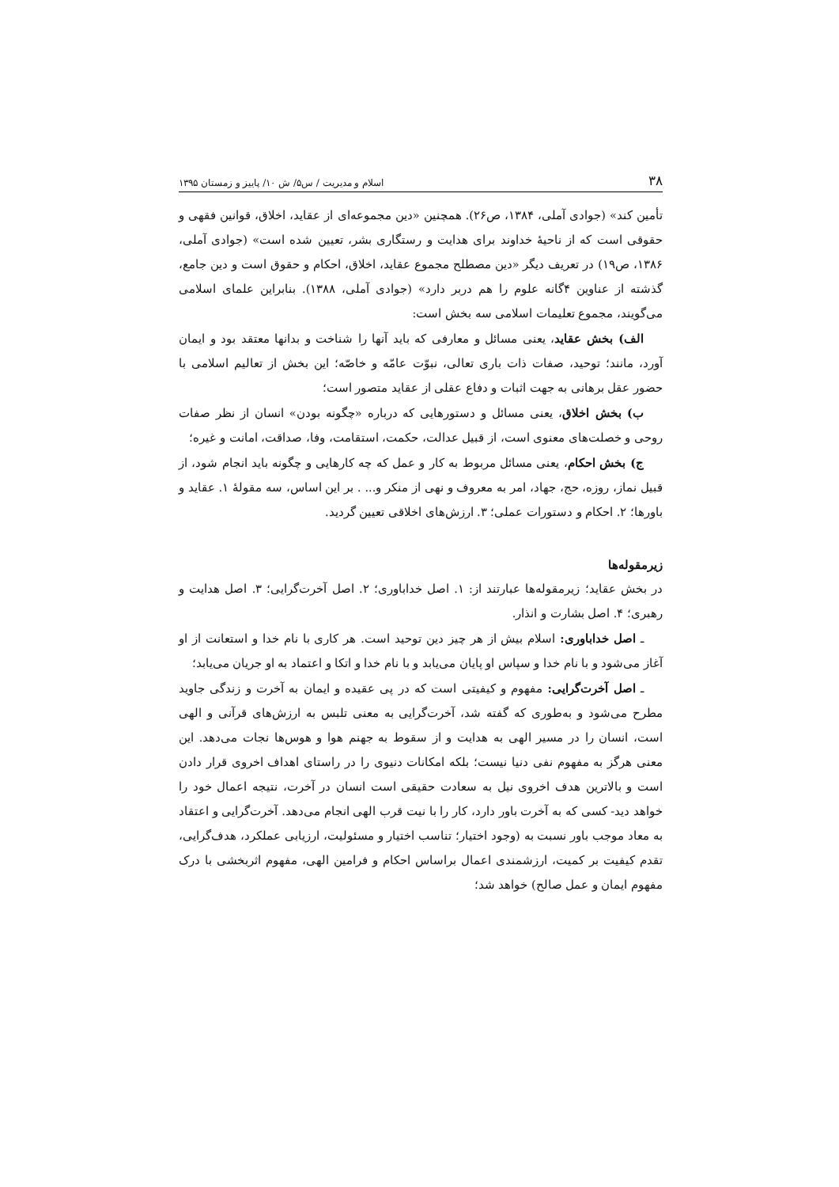۳۸ اسلام و مدیریت / س۵/ ش ۱۰/ پاییز و زمستان ۱۳۹۵
تأمین کند» (جوادی آملی، ۱۳۸۴، ص۲۶). همچنین «دین مجموعه‌ای از عقاید، اخلاق، قوانین فقهی و حقوقی است که از ناحیهٔ خداوند برای هدایت و رستگاری بشر، تعیین شده است» (جوادی آملی، ۱۳۸۶، ص۱۹) در تعریف دیگر «دین مصطلح مجموع عقاید، اخلاق، احکام و حقوق است و دین جامع، گذشته از عناوین ۴گانه علوم را هم دربر دارد» (جوادی آملی، ۱۳۸۸). بنابراین علمای اسلامی می‌گویند، مجموع تعلیمات اسلامی سه بخش است:
الف) بخش عقاید، یعنی مسائل و معارفی که باید آنها را شناخت و بدانها معتقد بود و ایمان آورد، مانند؛ توحید، صفات ذات باری تعالی، نبوّت عامّه و خاصّه؛ این بخش از تعالیم اسلامی با حضور عقل برهانی به جهت اثبات و دفاع عقلی از عقاید متصور است؛
ب) بخش اخلاق، یعنی مسائل و دستورهایی که درباره «چگونه بودن» انسان از نظر صفات روحی و خصلت‌های معنوی است، از قبیل عدالت، حکمت، استقامت، وفا، صداقت، امانت و غیره؛
ج) بخش احکام، یعنی مسائل مربوط به کار و عمل که چه کارهایی و چگونه باید انجام شود، از قبیل نماز، روزه، حج، جهاد، امر به معروف و نهی از منکر و... . بر این اساس، سه مقولهٔ ۱. عقاید و باورها؛ ۲. احکام و دستورات عملی؛ ۳. ارزش‌های اخلاقی تعیین گردید.
زیرمقوله‌ها
در بخش عقاید؛ زیرمقوله‌ها عبارتند از: ۱. اصل خداباوری؛ ۲. اصل آخرت‌گرایی؛ ۳. اصل هدایت و رهبری؛ ۴. اصل بشارت و انذار.
ـ اصل خداباوری: اسلام بیش از هر چیز دین توحید است. هر کاری با نام خدا و استعانت از او آغاز می‌شود و با نام خدا و سپاس او پایان می‌یابد و با نام خدا و اتکا و اعتماد به او جریان می‌یابد؛
ـ اصل آخرت‌گرایی: مفهوم و کیفیتی است که در پی عقیده و ایمان به آخرت و زندگی جاوید مطرح می‌شود و به‌طوری که گفته شد، آخرت‌گرایی به معنی تلبس به ارزش‌های قرآنی و الهی است، انسان را در مسیر الهی به هدایت و از سقوط به جهنم هوا و هوس‌ها نجات می‌دهد. این معنی هرگز به مفهوم نفی دنیا نیست؛ بلکه امکانات دنیوی را در راستای اهداف اخروی قرار دادن است و بالاترین هدف اخروی نیل به سعادت حقیقی است انسان در آخرت، نتیجه اعمال خود را خواهد دید- کسی که به آخرت باور دارد، کار را با نیت قرب الهی انجام می‌دهد. آخرت‌گرایی و اعتقاد به معاد موجب باور نسبت به (وجود اختیار؛ تناسب اختیار و مسئولیت، ارزیابی عملکرد، هدف‌گرایی، تقدم کیفیت بر کمیت، ارزشمندی اعمال براساس احکام و فرامین الهی، مفهوم اثربخشی با درک مفهوم ایمان و عمل صالح) خواهد شد؛